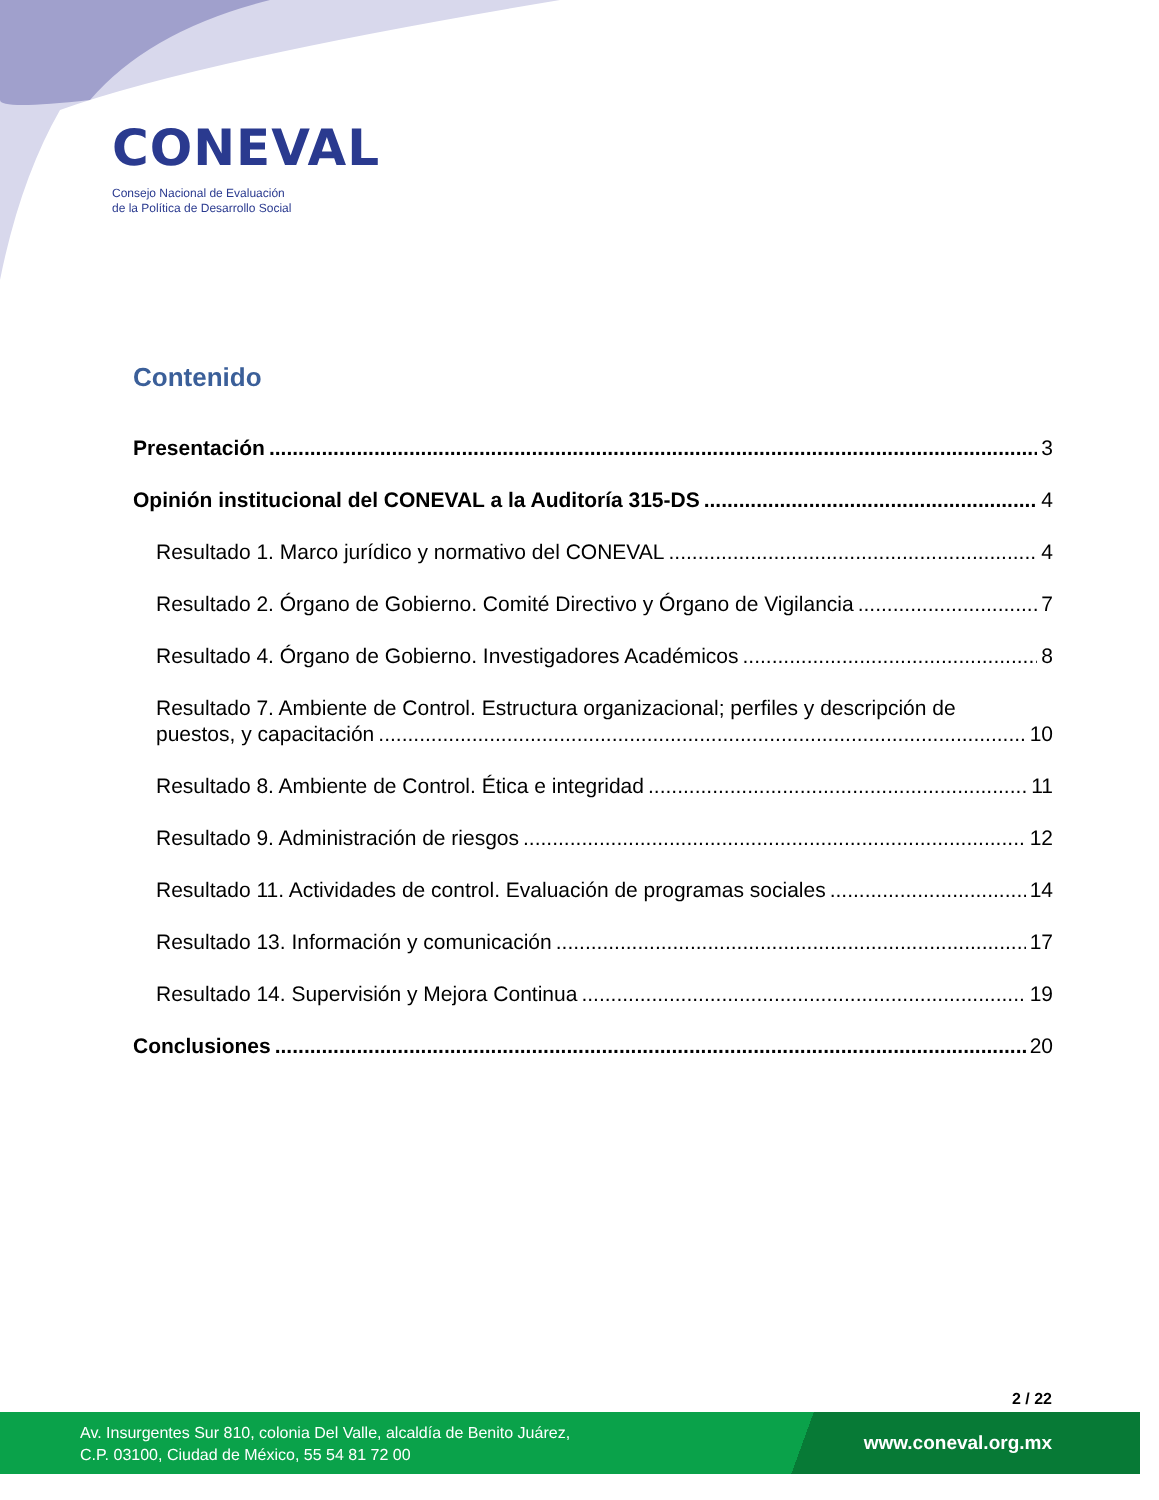CONEVAL
Consejo Nacional de Evaluación
de la Política de Desarrollo Social
Contenido
Presentación 3
Opinión institucional del CONEVAL a la Auditoría 315-DS 4
Resultado 1. Marco jurídico y normativo del CONEVAL 4
Resultado 2. Órgano de Gobierno. Comité Directivo y Órgano de Vigilancia 7
Resultado 4. Órgano de Gobierno. Investigadores Académicos 8
Resultado 7. Ambiente de Control. Estructura organizacional; perfiles y descripción de
puestos, y capacitación 10
Resultado 8. Ambiente de Control. Ética e integridad 11
Resultado 9. Administración de riesgos 12
Resultado 11. Actividades de control. Evaluación de programas sociales 14
Resultado 13. Información y comunicación 17
Resultado 14. Supervisión y Mejora Continua 19
Conclusiones 20
2 / 22
Av. Insurgentes Sur 810, colonia Del Valle, alcaldía de Benito Juárez,
C.P. 03100, Ciudad de México, 55 54 81 72 00
www.coneval.org.mx